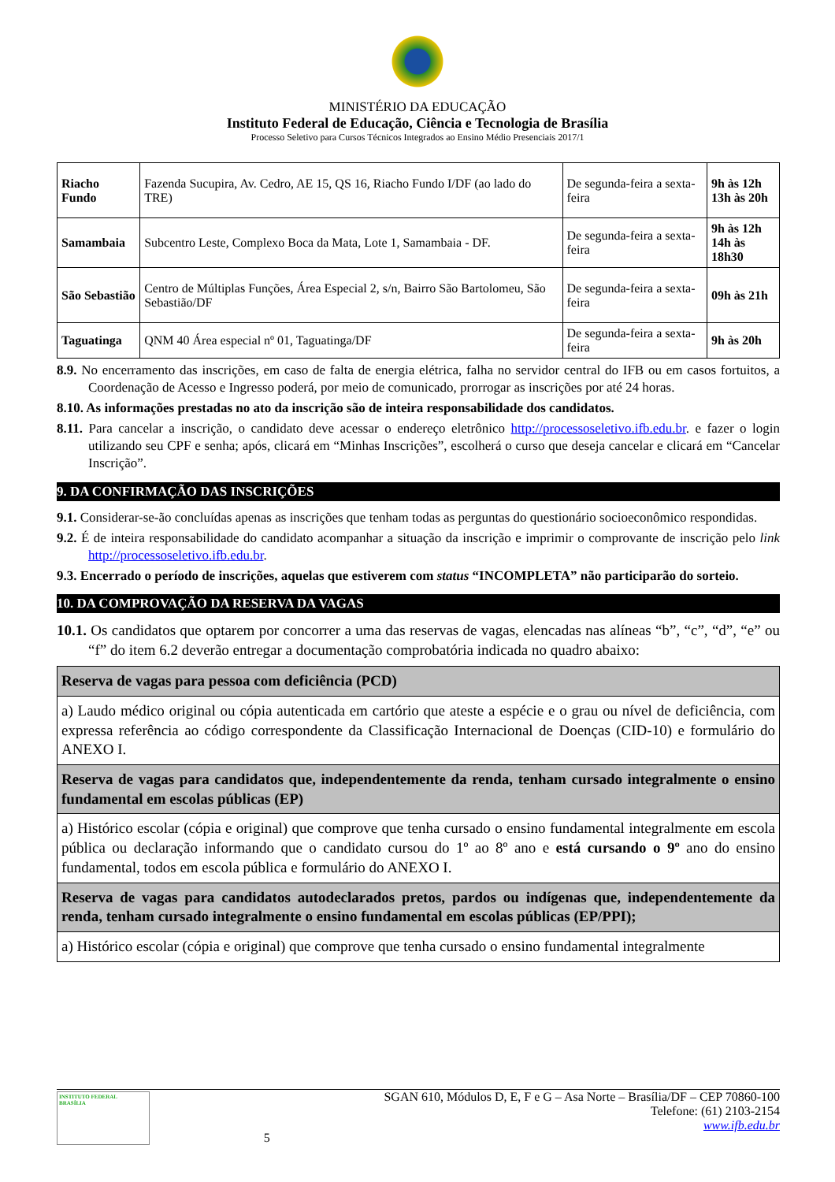MINISTÉRIO DA EDUCAÇÃO
Instituto Federal de Educação, Ciência e Tecnologia de Brasília
Processo Seletivo para Cursos Técnicos Integrados ao Ensino Médio Presenciais 2017/1
| Riacho Fundo | Fazenda Sucupira, Av. Cedro, AE 15, QS 16, Riacho Fundo I/DF (ao lado do TRE) | De segunda-feira a sexta-feira | 9h às 12h 13h às 20h |
| Samambaia | Subcentro Leste, Complexo Boca da Mata, Lote 1, Samambaia - DF. | De segunda-feira a sexta-feira | 9h às 12h 14h às 18h30 |
| São Sebastião | Centro de Múltiplas Funções, Área Especial 2, s/n, Bairro São Bartolomeu, São Sebastião/DF | De segunda-feira a sexta-feira | 09h às 21h |
| Taguatinga | QNM 40 Área especial nº 01, Taguatinga/DF | De segunda-feira a sexta-feira | 9h às 20h |
8.9. No encerramento das inscrições, em caso de falta de energia elétrica, falha no servidor central do IFB ou em casos fortuitos, a Coordenação de Acesso e Ingresso poderá, por meio de comunicado, prorrogar as inscrições por até 24 horas.
8.10. As informações prestadas no ato da inscrição são de inteira responsabilidade dos candidatos.
8.11. Para cancelar a inscrição, o candidato deve acessar o endereço eletrônico http://processoseletivo.ifb.edu.br. e fazer o login utilizando seu CPF e senha; após, clicará em “Minhas Inscrições”, escolherá o curso que deseja cancelar e clicará em “Cancelar Inscrição”.
9. DA CONFIRMAÇÃO DAS INSCRIÇÕES
9.1. Considerar-se-ão concluídas apenas as inscrições que tenham todas as perguntas do questionário socioeconômico respondidas.
9.2. É de inteira responsabilidade do candidato acompanhar a situação da inscrição e imprimir o comprovante de inscrição pelo link http://processoseletivo.ifb.edu.br.
9.3. Encerrado o período de inscrições, aquelas que estiverem com status “INCOMPLETA” não participarão do sorteio.
10. DA COMPROVAÇÃO DA RESERVA DA VAGAS
10.1. Os candidatos que optarem por concorrer a uma das reservas de vagas, elencadas nas alíneas “b”, “c”, “d”, “e” ou “f” do item 6.2 deverão entregar a documentação comprobatória indicada no quadro abaixo:
| Reserva de vagas para pessoa com deficiência (PCD) |
| a) Laudo médico original ou cópia autenticada em cartório que ateste a espécie e o grau ou nível de deficiência, com expressa referência ao código correspondente da Classificação Internacional de Doenças (CID-10) e formulário do ANEXO I. |
| Reserva de vagas para candidatos que, independentemente da renda, tenham cursado integralmente o ensino fundamental em escolas públicas (EP) |
| a) Histórico escolar (cópia e original) que comprove que tenha cursado o ensino fundamental integralmente em escola pública ou declaração informando que o candidato cursou do 1º ao 8º ano e está cursando o 9º ano do ensino fundamental, todos em escola pública e formulário do ANEXO I. |
| Reserva de vagas para candidatos autodeclarados pretos, pardos ou indígenas que, independentemente da renda, tenham cursado integralmente o ensino fundamental em escolas públicas (EP/PPI); |
| a) Histórico escolar (cópia e original) que comprove que tenha cursado o ensino fundamental integralmente |
INSTITUTO FEDERAL
BRASÍLIA
5 SGAN 610, Módulos D, E, F e G – Asa Norte – Brasília/DF – CEP 70860-100
Telefone: (61) 2103-2154
www.ifb.edu.br